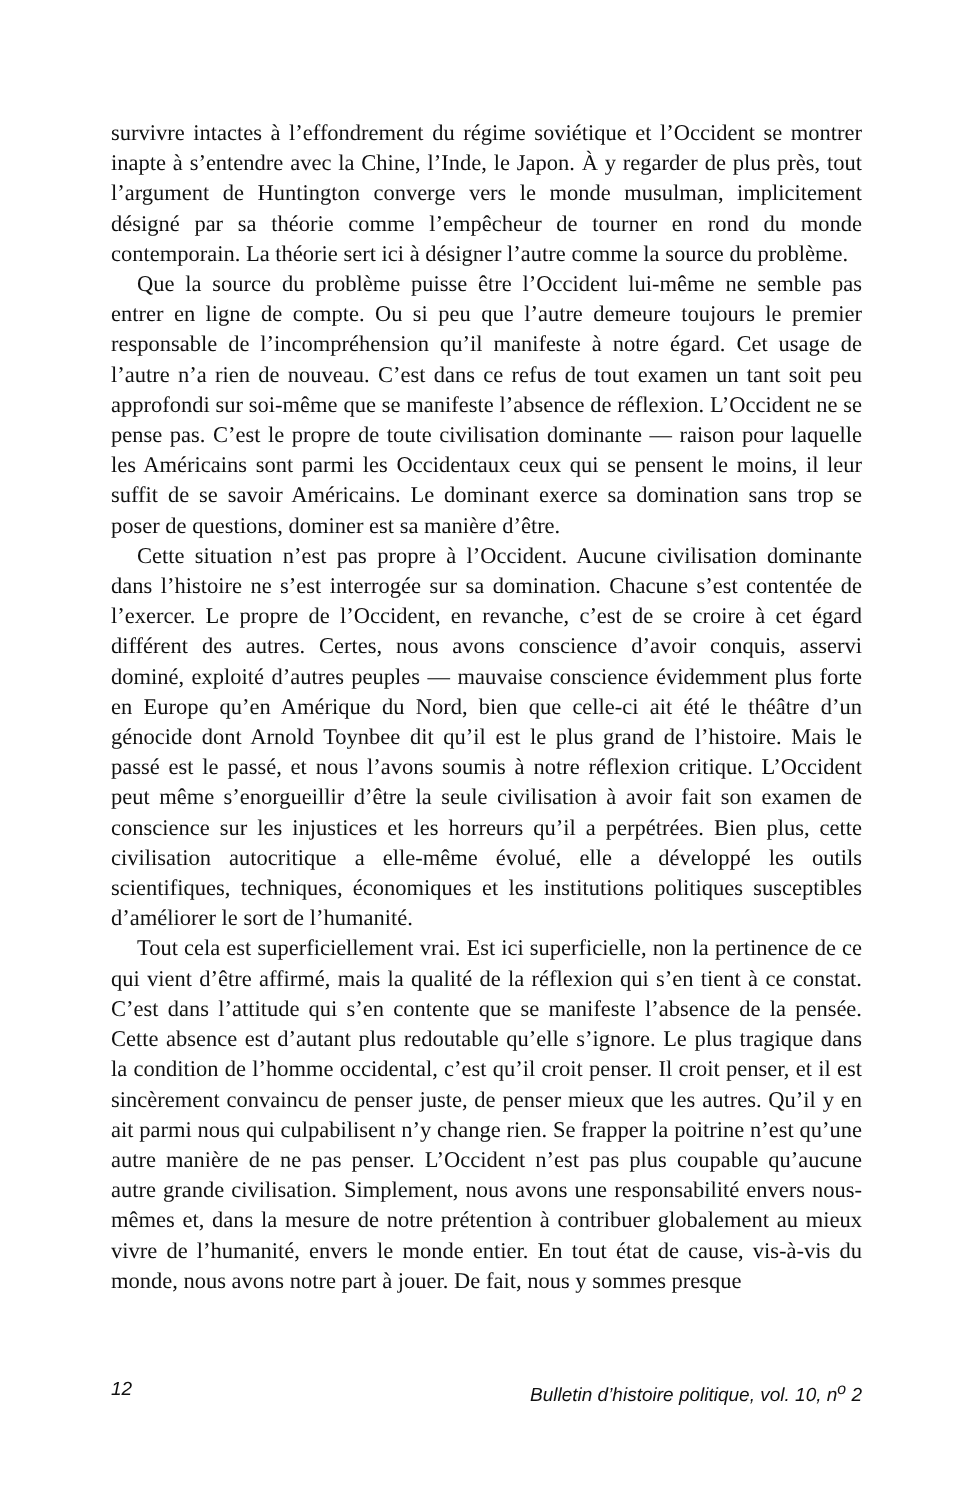survivre intactes à l’effondrement du régime soviétique et l’Occident se montrer inapte à s’entendre avec la Chine, l’Inde, le Japon. À y regarder de plus près, tout l’argument de Huntington converge vers le monde musulman, implicitement désigné par sa théorie comme l’empêcheur de tourner en rond du monde contemporain. La théorie sert ici à désigner l’autre comme la source du problème.
Que la source du problème puisse être l’Occident lui-même ne semble pas entrer en ligne de compte. Ou si peu que l’autre demeure toujours le premier responsable de l’incompréhension qu’il manifeste à notre égard. Cet usage de l’autre n’a rien de nouveau. C’est dans ce refus de tout examen un tant soit peu approfondi sur soi-même que se manifeste l’absence de réflexion. L’Occident ne se pense pas. C’est le propre de toute civilisation dominante — raison pour laquelle les Américains sont parmi les Occidentaux ceux qui se pensent le moins, il leur suffit de se savoir Américains. Le dominant exerce sa domination sans trop se poser de questions, dominer est sa manière d’être.
Cette situation n’est pas propre à l’Occident. Aucune civilisation dominante dans l’histoire ne s’est interrogée sur sa domination. Chacune s’est contentée de l’exercer. Le propre de l’Occident, en revanche, c’est de se croire à cet égard différent des autres. Certes, nous avons conscience d’avoir conquis, asservi dominé, exploité d’autres peuples — mauvaise conscience évidemment plus forte en Europe qu’en Amérique du Nord, bien que celle-ci ait été le théâtre d’un génocide dont Arnold Toynbee dit qu’il est le plus grand de l’histoire. Mais le passé est le passé, et nous l’avons soumis à notre réflexion critique. L’Occident peut même s’enorgueillir d’être la seule civilisation à avoir fait son examen de conscience sur les injustices et les horreurs qu’il a perpétrées. Bien plus, cette civilisation autocritique a elle-même évolué, elle a développé les outils scientifiques, techniques, économiques et les institutions politiques susceptibles d’améliorer le sort de l’humanité.
Tout cela est superficiellement vrai. Est ici superficielle, non la pertinence de ce qui vient d’être affirmé, mais la qualité de la réflexion qui s’en tient à ce constat. C’est dans l’attitude qui s’en contente que se manifeste l’absence de la pensée. Cette absence est d’autant plus redoutable qu’elle s’ignore. Le plus tragique dans la condition de l’homme occidental, c’est qu’il croit penser. Il croit penser, et il est sincèrement convaincu de penser juste, de penser mieux que les autres. Qu’il y en ait parmi nous qui culpabilisent n’y change rien. Se frapper la poitrine n’est qu’une autre manière de ne pas penser. L’Occident n’est pas plus coupable qu’aucune autre grande civilisation. Simplement, nous avons une responsabilité envers nous-mêmes et, dans la mesure de notre prétention à contribuer globalement au mieux vivre de l’humanité, envers le monde entier. En tout état de cause, vis-à-vis du monde, nous avons notre part à jouer. De fait, nous y sommes presque
12 Bulletin d’histoire politique, vol. 10, n<sup>o</sup> 2